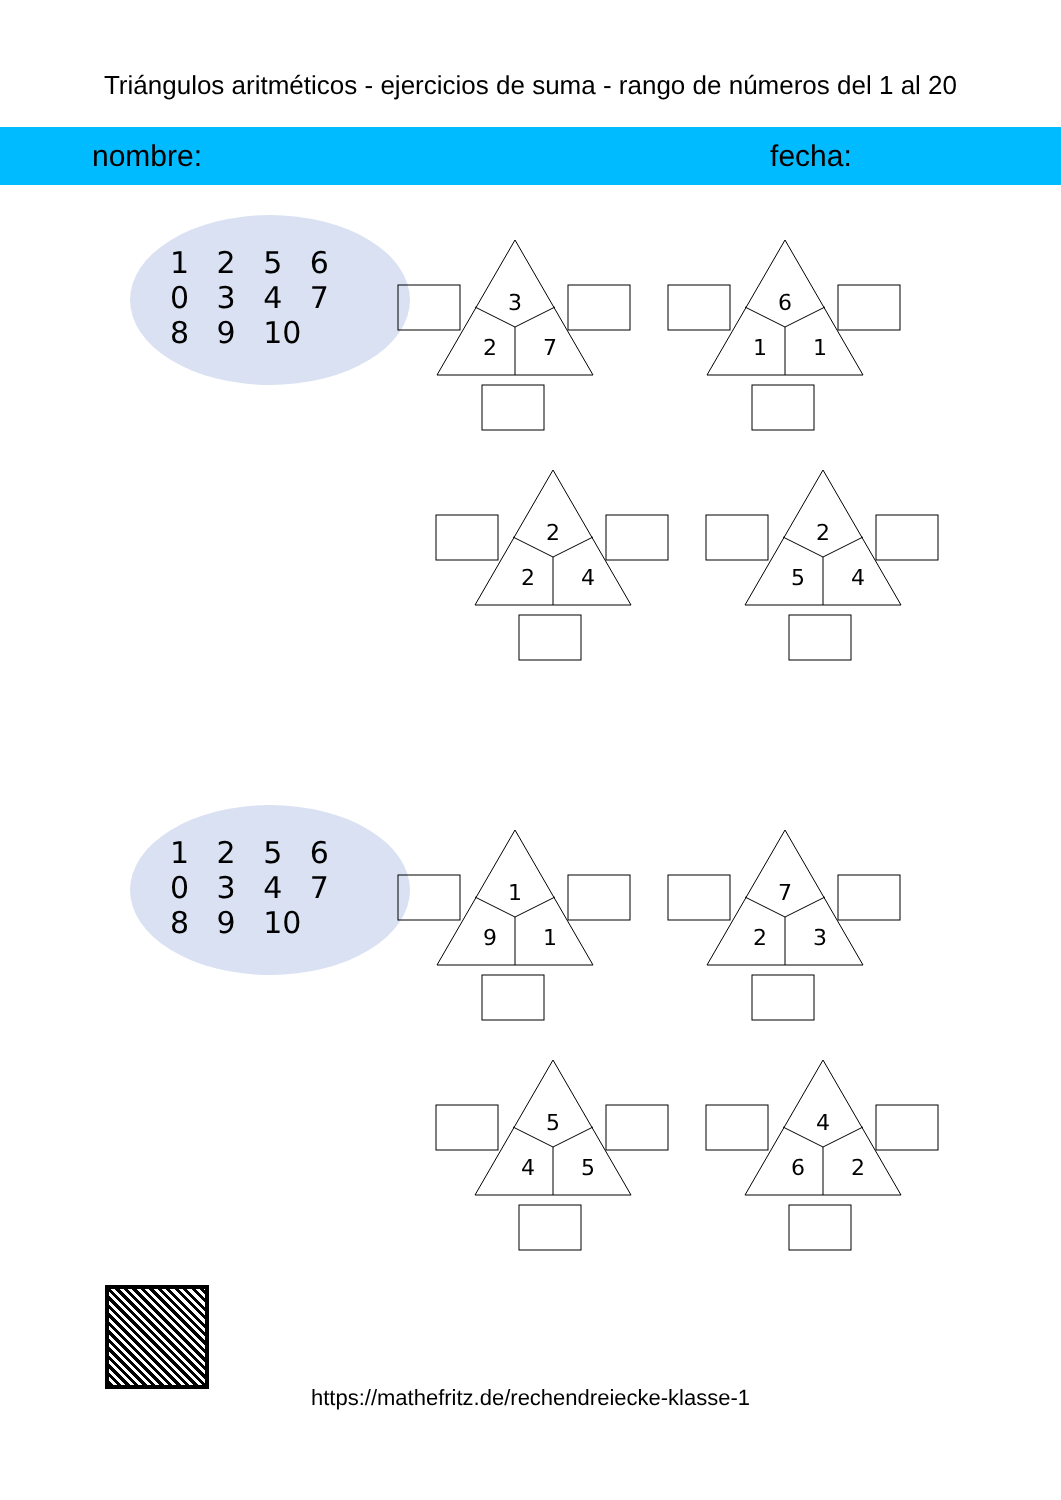Triángulos aritméticos - ejercicios de suma - rango de números del 1 al 20
nombre: fecha:
1 2 5 6 0 3 4 7 8 9 10
3
2
7
6
1
1
2
2
4
2
5
4
1 2 5 6 0 3 4 7 8 9 10
1
9
1
7
2
3
5
4
5
4
6
2
https://mathefritz.de/rechendreiecke-klasse-1